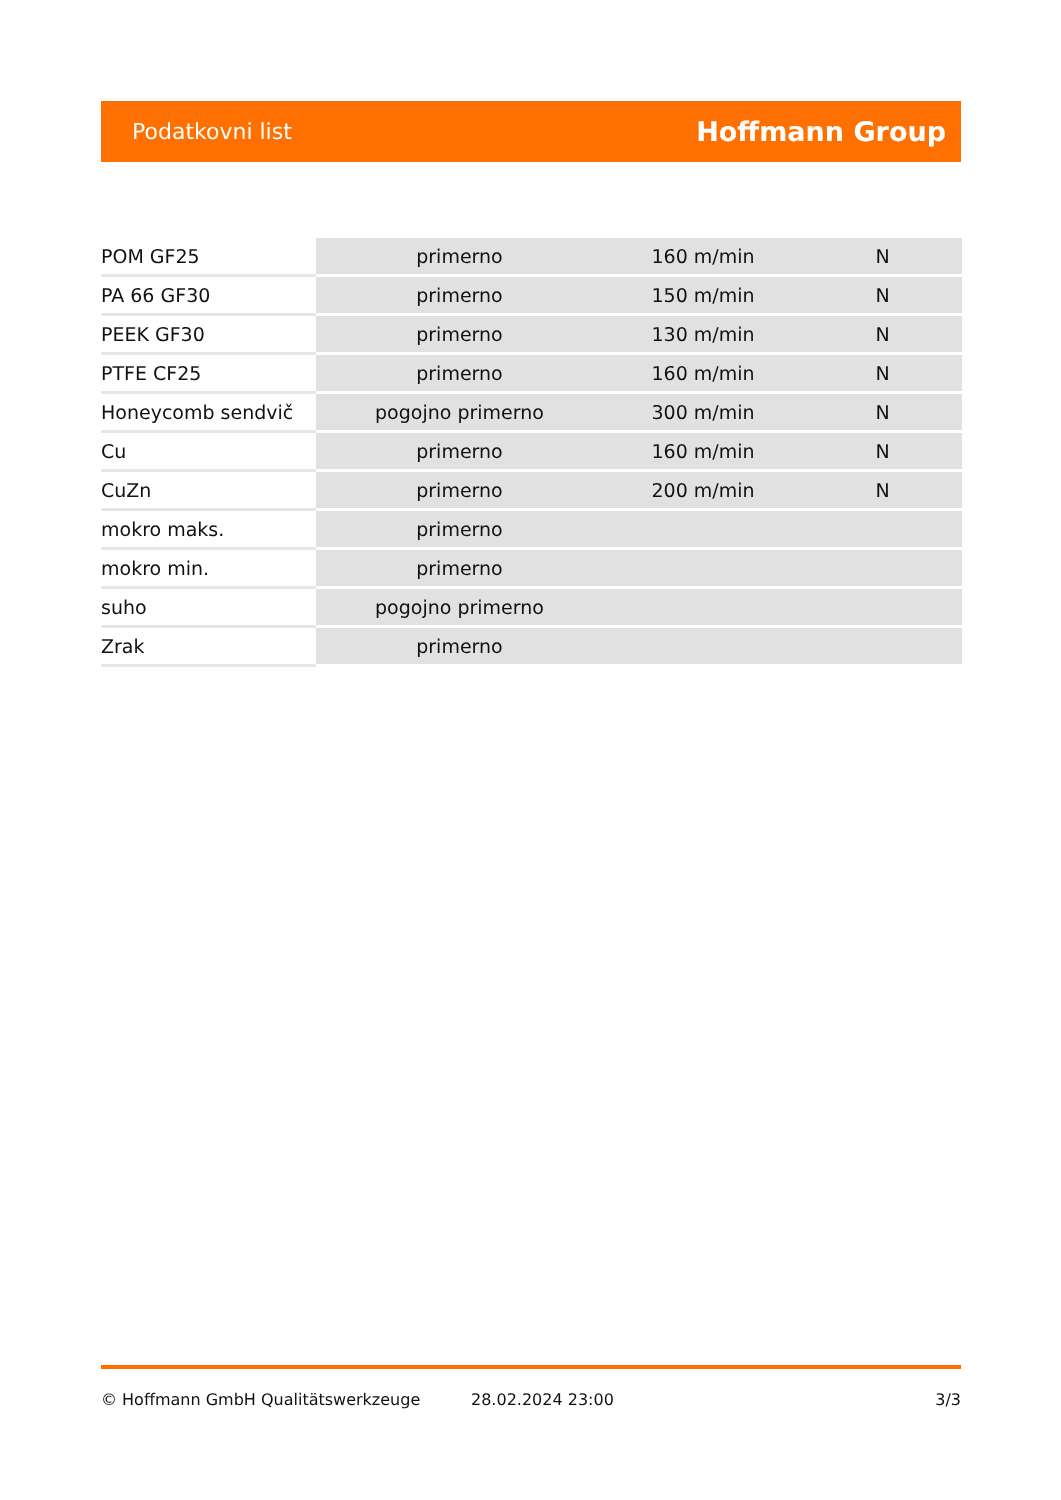Podatkovni list Hoffmann Group
| POM GF25 | primerno | 160 m/min | N |
| PA 66 GF30 | primerno | 150 m/min | N |
| PEEK GF30 | primerno | 130 m/min | N |
| PTFE CF25 | primerno | 160 m/min | N |
| Honeycomb sendvič | pogojno primerno | 300 m/min | N |
| Cu | primerno | 160 m/min | N |
| CuZn | primerno | 200 m/min | N |
| mokro maks. | primerno | | |
| mokro min. | primerno | | |
| suho | pogojno primerno | | |
| Zrak | primerno | | |
© Hoffmann GmbH Qualitätswerkzeuge 28.02.2024 23:00 3/3